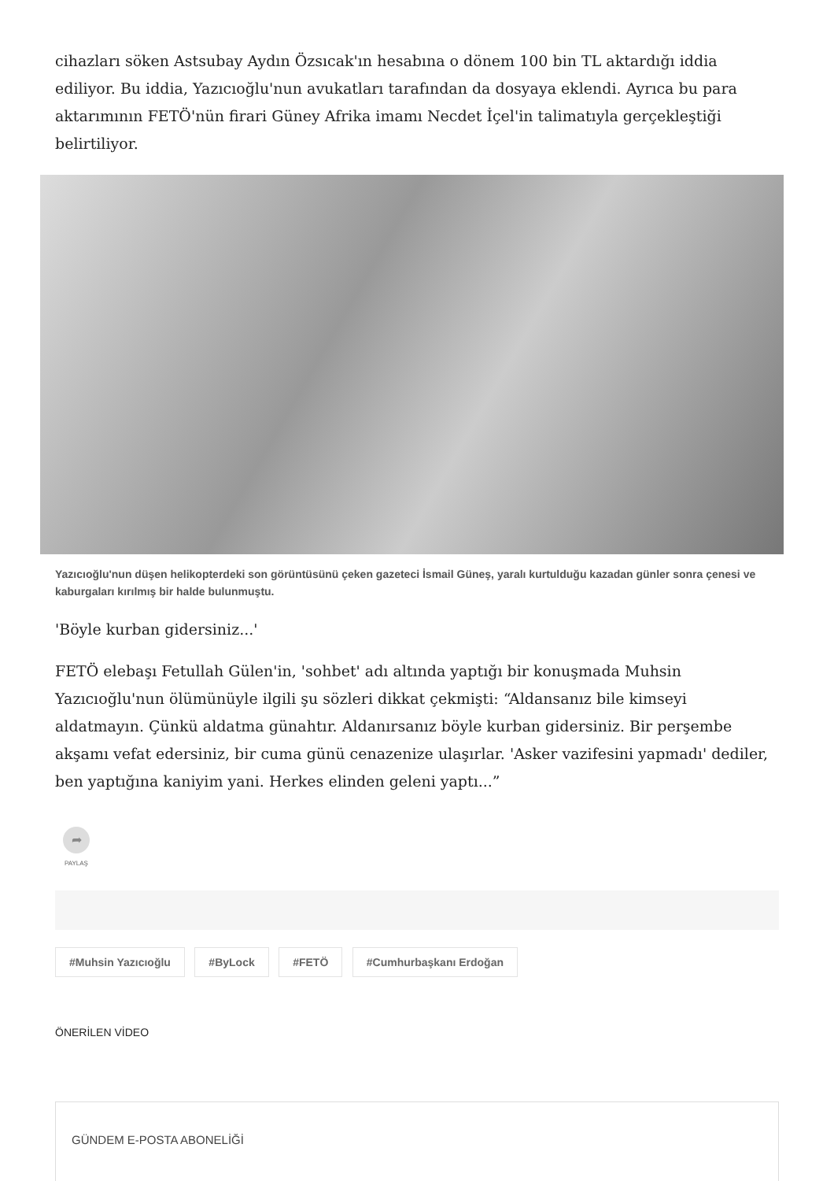cihazları söken Astsubay Aydın Özsıcak'ın hesabına o dönem 100 bin TL aktardığı iddia ediliyor. Bu iddia, Yazıcıoğlu'nun avukatları tarafından da dosyaya eklendi. Ayrıca bu para aktarımının FETÖ'nün firari Güney Afrika imamı Necdet İçel'in talimatıyla gerçekleştiği belirtiliyor.
Yazıcıoğlu'nun düşen helikopterdeki son görüntüsünü çeken gazeteci İsmail Güneş, yaralı kurtulduğu kazadan günler sonra çenesi ve kaburgaları kırılmış bir halde bulunmuştu.
'Böyle kurban gidersiniz...'
FETÖ elebaşı Fetullah Gülen'in, 'sohbet' adı altında yaptığı bir konuşmada Muhsin Yazıcıoğlu'nun ölümünüyle ilgili şu sözleri dikkat çekmişti: “Aldansanız bile kimseyi aldatmayın. Çünkü aldatma günahtır. Aldanırsanız böyle kurban gidersiniz. Bir perşembe akşamı vefat edersiniz, bir cuma günü cenazenize ulaşırlar. 'Asker vazifesini yapmadı' dediler, ben yaptığına kaniyim yani. Herkes elinden geleni yaptı...”
➦
PAYLAŞ
#Muhsin Yazıcıoğlu #ByLock #FETÖ #Cumhurbaşkanı Erdoğan
ÖNERİLEN VİDEO
GÜNDEM E-POSTA ABONELİĞİ